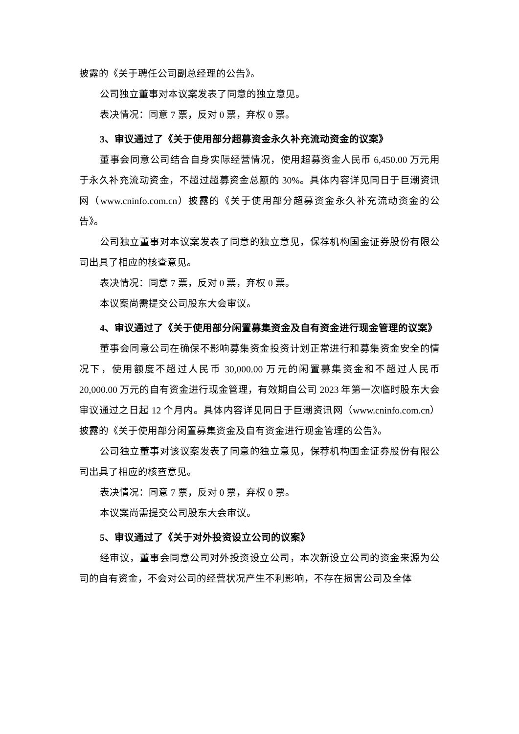披露的《关于聘任公司副总经理的公告》。
公司独立董事对本议案发表了同意的独立意见。
表决情况：同意 7 票，反对 0 票，弃权 0 票。
3、审议通过了《关于使用部分超募资金永久补充流动资金的议案》
董事会同意公司结合自身实际经营情况，使用超募资金人民币 6,450.00 万元用于永久补充流动资金，不超过超募资金总额的 30%。具体内容详见同日于巨潮资讯网（www.cninfo.com.cn）披露的《关于使用部分超募资金永久补充流动资金的公告》。
公司独立董事对本议案发表了同意的独立意见，保荐机构国金证券股份有限公司出具了相应的核查意见。
表决情况：同意 7 票，反对 0 票，弃权 0 票。
本议案尚需提交公司股东大会审议。
4、审议通过了《关于使用部分闲置募集资金及自有资金进行现金管理的议案》
董事会同意公司在确保不影响募集资金投资计划正常进行和募集资金安全的情况下，使用额度不超过人民币 30,000.00 万元的闲置募集资金和不超过人民币 20,000.00 万元的自有资金进行现金管理，有效期自公司 2023 年第一次临时股东大会审议通过之日起 12 个月内。具体内容详见同日于巨潮资讯网（www.cninfo.com.cn）披露的《关于使用部分闲置募集资金及自有资金进行现金管理的公告》。
公司独立董事对该议案发表了同意的独立意见，保荐机构国金证券股份有限公司出具了相应的核查意见。
表决情况：同意 7 票，反对 0 票，弃权 0 票。
本议案尚需提交公司股东大会审议。
5、审议通过了《关于对外投资设立公司的议案》
经审议，董事会同意公司对外投资设立公司，本次新设立公司的资金来源为公司的自有资金，不会对公司的经营状况产生不利影响，不存在损害公司及全体